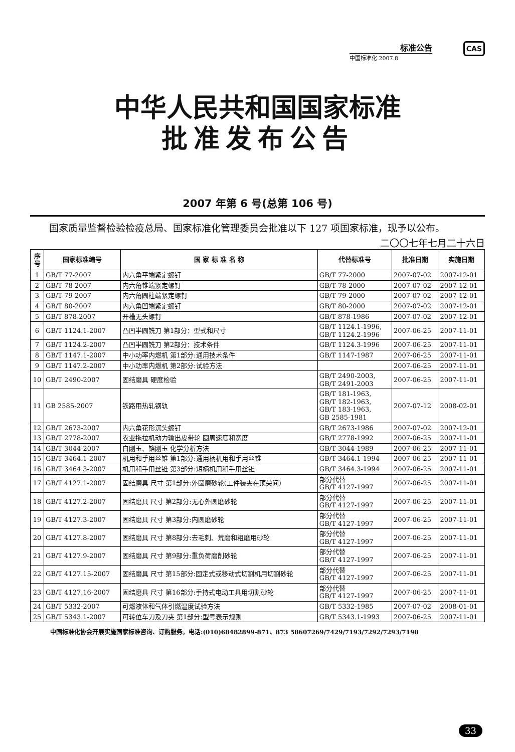标准公告
中国标准化 2007.8
CAS
中华人民共和国国家标准
批准发布公告
2007 年第 6 号(总第 106 号)
国家质量监督检验检疫总局、国家标准化管理委员会批准以下 127 项国家标准，现予以公布。
二〇〇七年七月二十六日
| 序号 | 国家标准编号 | 国 家 标 准 名 称 | 代替标准号 | 批准日期 | 实施日期 |
| --- | --- | --- | --- | --- | --- |
| 1 | GB/T 77-2007 | 内六角平端紧定螺钉 | GB/T 77-2000 | 2007-07-02 | 2007-12-01 |
| 2 | GB/T 78-2007 | 内六角锥端紧定螺钉 | GB/T 78-2000 | 2007-07-02 | 2007-12-01 |
| 3 | GB/T 79-2007 | 内六角圆柱端紧定螺钉 | GB/T 79-2000 | 2007-07-02 | 2007-12-01 |
| 4 | GB/T 80-2007 | 内六角凹端紧定螺钉 | GB/T 80-2000 | 2007-07-02 | 2007-12-01 |
| 5 | GB/T 878-2007 | 开槽无头螺钉 | GB/T 878-1986 | 2007-07-02 | 2007-12-01 |
| 6 | GB/T 1124.1-2007 | 凸凹半圆铣刀 第1部分：型式和尺寸 | GB/T 1124.1-1996, GB/T 1124.2-1996 | 2007-06-25 | 2007-11-01 |
| 7 | GB/T 1124.2-2007 | 凸凹半圆铣刀 第2部分：技术条件 | GB/T 1124.3-1996 | 2007-06-25 | 2007-11-01 |
| 8 | GB/T 1147.1-2007 | 中小功率内燃机 第1部分:通用技术条件 | GB/T 1147-1987 | 2007-06-25 | 2007-11-01 |
| 9 | GB/T 1147.2-2007 | 中小功率内燃机 第2部分:试验方法 | | 2007-06-25 | 2007-11-01 |
| 10 | GB/T 2490-2007 | 固结磨具 硬度检验 | GB/T 2490-2003, GB/T 2491-2003 | 2007-06-25 | 2007-11-01 |
| 11 | GB 2585-2007 | 铁路用热轧钢轨 | GB/T 181-1963, GB/T 182-1963, GB/T 183-1963, GB 2585-1981 | 2007-07-12 | 2008-02-01 |
| 12 | GB/T 2673-2007 | 内六角花形沉头螺钉 | GB/T 2673-1986 | 2007-07-02 | 2007-12-01 |
| 13 | GB/T 2778-2007 | 农业拖拉机动力输出皮带轮 圆周速度和宽度 | GB/T 2778-1992 | 2007-06-25 | 2007-11-01 |
| 14 | GB/T 3044-2007 | 白刚玉、铬刚玉 化学分析方法 | GB/T 3044-1989 | 2007-06-25 | 2007-11-01 |
| 15 | GB/T 3464.1-2007 | 机用和手用丝锥 第1部分:通用柄机用和手用丝锥 | GB/T 3464.1-1994 | 2007-06-25 | 2007-11-01 |
| 16 | GB/T 3464.3-2007 | 机用和手用丝锥 第3部分:短柄机用和手用丝锥 | GB/T 3464.3-1994 | 2007-06-25 | 2007-11-01 |
| 17 | GB/T 4127.1-2007 | 固结磨具 尺寸 第1部分:外圆磨砂轮(工件装夹在顶尖间) | 部分代替 GB/T 4127-1997 | 2007-06-25 | 2007-11-01 |
| 18 | GB/T 4127.2-2007 | 固结磨具 尺寸 第2部分:无心外圆磨砂轮 | 部分代替 GB/T 4127-1997 | 2007-06-25 | 2007-11-01 |
| 19 | GB/T 4127.3-2007 | 固结磨具 尺寸 第3部分:内圆磨砂轮 | 部分代替 GB/T 4127-1997 | 2007-06-25 | 2007-11-01 |
| 20 | GB/T 4127.8-2007 | 固结磨具 尺寸 第8部分:去毛刺、荒磨和粗磨用砂轮 | 部分代替 GB/T 4127-1997 | 2007-06-25 | 2007-11-01 |
| 21 | GB/T 4127.9-2007 | 固结磨具 尺寸 第9部分:重负荷磨削砂轮 | 部分代替 GB/T 4127-1997 | 2007-06-25 | 2007-11-01 |
| 22 | GB/T 4127.15-2007 | 固结磨具 尺寸 第15部分:固定式或移动式切割机用切割砂轮 | 部分代替 GB/T 4127-1997 | 2007-06-25 | 2007-11-01 |
| 23 | GB/T 4127.16-2007 | 固结磨具 尺寸 第16部分:手持式电动工具用切割砂轮 | 部分代替 GB/T 4127-1997 | 2007-06-25 | 2007-11-01 |
| 24 | GB/T 5332-2007 | 可燃液体和气体引燃温度试验方法 | GB/T 5332-1985 | 2007-07-02 | 2008-01-01 |
| 25 | GB/T 5343.1-2007 | 可转位车刀及刀夹 第1部分:型号表示规则 | GB/T 5343.1-1993 | 2007-06-25 | 2007-11-01 |
中国标准化协会开展实施国家标准咨询、订购服务。电话:(010)68482899-871、873 58607269/7429/7193/7292/7293/7190
33